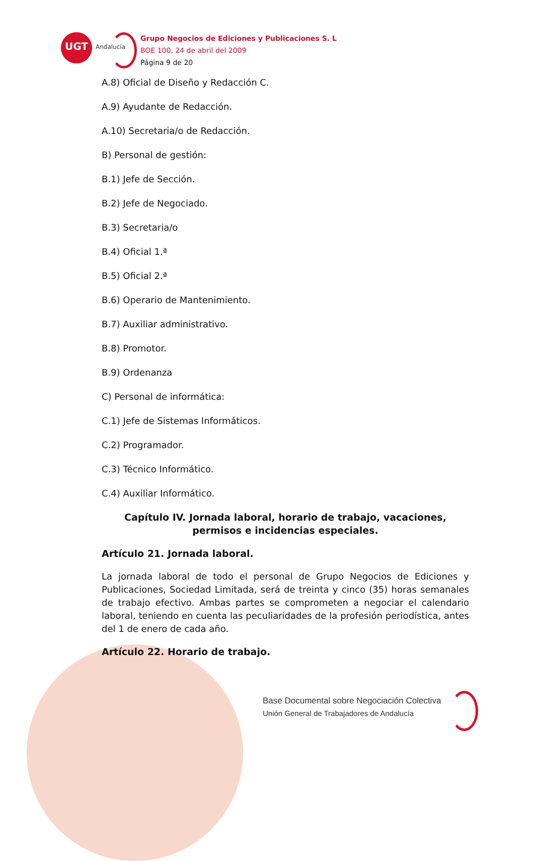UGT
Andalucía
Grupo Negocios de Ediciones y Publicaciones S. L
BOE 100, 24 de abril del 2009
Página 9 de 20
A.8) Oficial de Diseño y Redacción C.
A.9) Ayudante de Redacción.
A.10) Secretaria/o de Redacción.
B) Personal de gestión:
B.1) Jefe de Sección.
B.2) Jefe de Negociado.
B.3) Secretaria/o
B.4) Oficial 1.ª
B.5) Oficial 2.ª
B.6) Operario de Mantenimiento.
B.7) Auxiliar administrativo.
B.8) Promotor.
B.9) Ordenanza
C) Personal de informática:
C.1) Jefe de Sistemas Informáticos.
C.2) Programador.
C.3) Técnico Informático.
C.4) Auxiliar Informático.
Capítulo IV. Jornada laboral, horario de trabajo, vacaciones, permisos e incidencias especiales.
Artículo 21. Jornada laboral.
La jornada laboral de todo el personal de Grupo Negocios de Ediciones y Publicaciones, Sociedad Limitada, será de treinta y cinco (35) horas semanales de trabajo efectivo. Ambas partes se comprometen a negociar el calendario laboral, teniendo en cuenta las peculiaridades de la profesión periodística, antes del 1 de enero de cada año.
Artículo 22. Horario de trabajo.
Base Documental sobre Negociación Colectiva
Unión General de Trabajadores de Andalucía